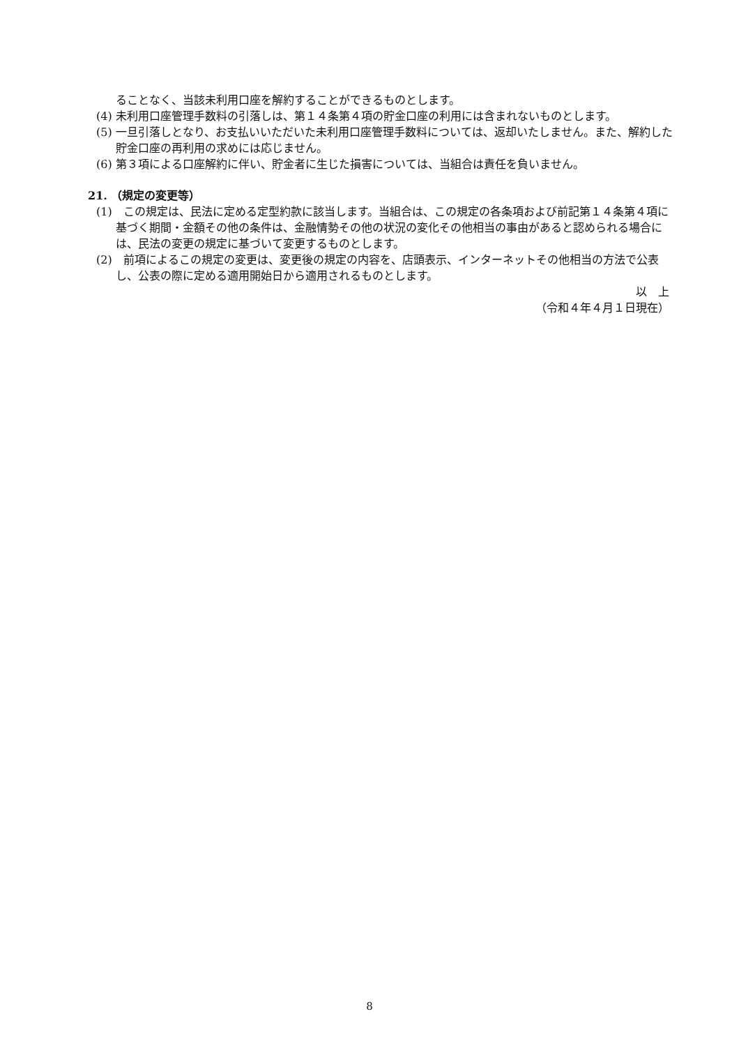ることなく、当該未利用口座を解約することができるものとします。
(4) 未利用口座管理手数料の引落しは、第１４条第４項の貯金口座の利用には含まれないものとします。
(5) 一旦引落しとなり、お支払いいただいた未利用口座管理手数料については、返却いたしません。また、解約した貯金口座の再利用の求めには応じません。
(6) 第３項による口座解約に伴い、貯金者に生じた損害については、当組合は責任を負いません。
21. （規定の変更等）
(1)　この規定は、民法に定める定型約款に該当します。当組合は、この規定の各条項および前記第１４条第４項に基づく期間・金額その他の条件は、金融情勢その他の状況の変化その他相当の事由があると認められる場合には、民法の変更の規定に基づいて変更するものとします。
(2)　前項によるこの規定の変更は、変更後の規定の内容を、店頭表示、インターネットその他相当の方法で公表し、公表の際に定める適用開始日から適用されるものとします。
以　上
（令和４年４月１日現在）
8